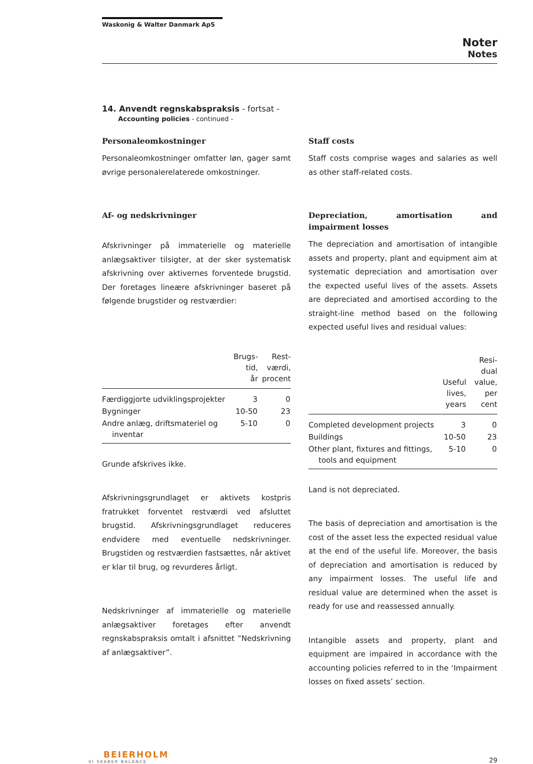Waskonig & Walter Danmark ApS
Noter
Notes
14. Anvendt regnskabspraksis - fortsat -
Accounting policies - continued -
Personaleomkostninger
Personaleomkostninger omfatter løn, gager samt øvrige personalerelaterede omkostninger.
Af- og nedskrivninger
Afskrivninger på immaterielle og materielle anlægsaktiver tilsigter, at der sker systematisk afskrivning over aktivernes forventede brugstid. Der foretages lineære afskrivninger baseret på følgende brugstider og restværdier:
| | Brugs- tid, år | Rest- værdi, procent |
| --- | --- | --- |
| Færdiggjorte udviklingsprojekter | 3 | 0 |
| Bygninger | 10-50 | 23 |
| Andre anlæg, driftsmateriel og inventar | 5-10 | 0 |
Grunde afskrives ikke.
Afskrivningsgrundlaget er aktivets kostpris fratrukket forventet restværdi ved afsluttet brugstid. Afskrivningsgrundlaget reduceres endvidere med eventuelle nedskrivninger. Brugstiden og restværdien fastsættes, når aktivet er klar til brug, og revurderes årligt.
Nedskrivninger af immaterielle og materielle anlægsaktiver foretages efter anvendt regnskabspraksis omtalt i afsnittet ”Nedskrivning af anlægsaktiver”.
Staff costs
Staff costs comprise wages and salaries as well as other staff-related costs.
Depreciation, amortisation and impairment losses
The depreciation and amortisation of intangible assets and property, plant and equipment aim at systematic depreciation and amortisation over the expected useful lives of the assets. Assets are depreciated and amortised according to the straight-line method based on the following expected useful lives and residual values:
| | Useful lives, years | Resi- dual value, per cent |
| --- | --- | --- |
| Completed development projects | 3 | 0 |
| Buildings | 10-50 | 23 |
| Other plant, fixtures and fittings, tools and equipment | 5-10 | 0 |
Land is not depreciated.
The basis of depreciation and amortisation is the cost of the asset less the expected residual value at the end of the useful life. Moreover, the basis of depreciation and amortisation is reduced by any impairment losses. The useful life and residual value are determined when the asset is ready for use and reassessed annually.
Intangible assets and property, plant and equipment are impaired in accordance with the accounting policies referred to in the ‘Impairment losses on fixed assets’ section.
BEIERHOLM
VI SKABER BALANCE
29